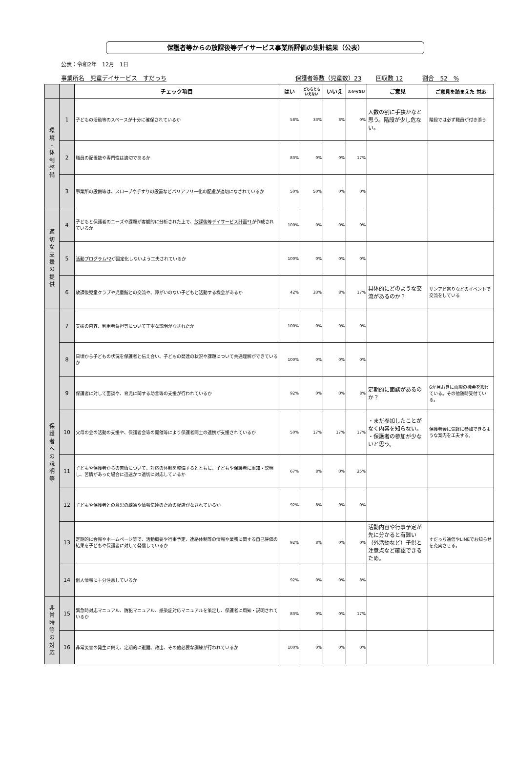保護者等からの放課後等デイサービス事業所評価の集計結果（公表）
公表：令和2年　12月　1日
事業所名　児童デイサービス　すだっち 保護者等数（児童数）23 回収数 12 割合　52　%
| | | チェック項目 | はい | どちらとも いえない | いいえ | わからない | ご意見 | ご意見を踏まえた 対応 |
| --- | --- | --- | --- | --- | --- | --- | --- | --- |
| 環 境 ・ 体 制 整 備 | 1 | 子どもの活動等のスペースが十分に確保されているか | 58% | 33% | 8% | 0% | 人数の割に手狭かなと思う。階段が少し危ない。 | 階段では必ず職員が付き添う |
| | 2 | 職員の配置数や専門性は適切であるか | 83% | 0% | 0% | 17% | | |
| | 3 | 事業所の設備等は、スロープや手すりの設置などバリアフリー化の配慮が適切になされているか | 50% | 50% | 0% | 0% | | |
| 適 切 な 支 援 の 提 供 | 4 | 子どもと保護者のニーズや課題が客観的に分析された上で、 放課後等デイサービス計画*1 が作成されているか | 100% | 0% | 0% | 0% | | |
| | 5 | 活動プログラム*2 が固定化しないよう工夫されているか | 100% | 0% | 0% | 0% | | |
| | 6 | 放課後児童クラブや児童館との交流や、障がいのない子どもと活動する機会があるか | 42% | 33% | 8% | 17% | 具体的にどのような交流があるのか？ | サンアビ祭りなどのイベントで交流をしている |
| 保 護 者 へ の 説 明 等 | 7 | 支援の内容、利用者負担等について丁寧な説明がなされたか | 100% | 0% | 0% | 0% | | |
| | 8 | 日頃から子どもの状況を保護者と伝え合い、子どもの発達の状況や課題について共通理解ができているか | 100% | 0% | 0% | 0% | | |
| | 9 | 保護者に対して面談や、育児に関する助言等の支援が行われているか | 92% | 0% | 0% | 8% | 定期的に面談があるのか？ | 6か月おきに面談の機会を設けている。その他随時受付ている。 |
| | 10 | 父母の会の活動の支援や、保護者会等の開催等により保護者同士の連携が支援されているか | 50% | 17% | 17% | 17% | ・まだ参加したことがなく内容を知らない。 ・保護者の参加が少ないと思う。 | 保護者会に気軽に参加できるような案内を工夫する。 |
| | 11 | 子どもや保護者からの苦情について、対応の体制を整備するとともに、子どもや保護者に周知・説明し、苦情があった場合に迅速かつ適切に対応しているか | 67% | 8% | 0% | 25% | | |
| | 12 | 子どもや保護者との意思の疎通や情報伝達のための配慮がなされているか | 92% | 8% | 0% | 0% | | |
| | 13 | 定期的に会報やホームページ等で、活動概要や行事予定、連絡体制等の情報や業務に関する自己評価の結果を子どもや保護者に対して発信しているか | 92% | 8% | 0% | 0% | 活動内容や行事予定が先に分かると有難い（外活動など）子供と注意点など確認できるため。 | すだっち通信やLINEでお知らせを充実させる。 |
| | 14 | 個人情報に十分注意しているか | 92% | 0% | 0% | 8% | | |
| 非 常 時 等 の 対 応 | 15 | 緊急時対応マニュアル、防犯マニュアル、感染症対応マニュアルを策定し、保護者に周知・説明されているか | 83% | 0% | 0% | 17% | | |
| | 16 | 非常災害の発生に備え、定期的に避難、救出、その他必要な訓練が行われているか | 100% | 0% | 0% | 0% | | |